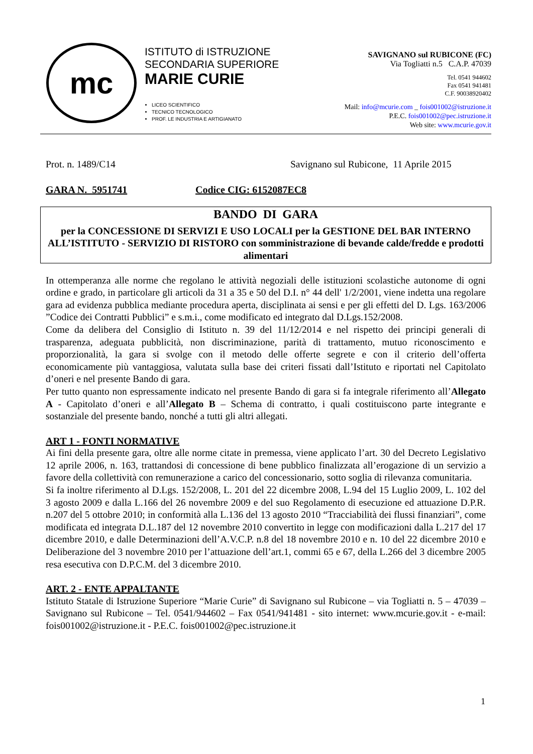mc
ISTITUTO di ISTRUZIONE
SECONDARIA SUPERIORE
MARIE CURIE
LICEO SCIENTIFICO
TECNICO TECNOLOGICO
PROF. LE INDUSTRIA E ARTIGIANATO
SAVIGNANO sul RUBICONE (FC)
Via Togliatti n.5 C.A.P. 47039
Tel. 0541 944602
Fax 0541 941481
C.F. 90038920402
Mail: info@mcurie.com _ fois001002@istruzione.it
P.E.C. fois001002@pec.istruzione.it
Web site: www.mcurie.gov.it
Prot. n. 1489/C14 Savignano sul Rubicone, 11 Aprile 2015
GARA N. 5951741 Codice CIG: 6152087EC8
BANDO DI GARA
per la CONCESSIONE DI SERVIZI E USO LOCALI per la GESTIONE DEL BAR INTERNO ALL’ISTITUTO - SERVIZIO DI RISTORO con somministrazione di bevande calde/fredde e prodotti alimentari
In ottemperanza alle norme che regolano le attività negoziali delle istituzioni scolastiche autonome di ogni ordine e grado, in particolare gli articoli da 31 a 35 e 50 del D.I. n° 44 dell' 1/2/2001, viene indetta una regolare gara ad evidenza pubblica mediante procedura aperta, disciplinata ai sensi e per gli effetti del D. Lgs. 163/2006 ”Codice dei Contratti Pubblici” e s.m.i., come modificato ed integrato dal D.Lgs.152/2008.
Come da delibera del Consiglio di Istituto n. 39 del 11/12/2014 e nel rispetto dei principi generali di trasparenza, adeguata pubblicità, non discriminazione, parità di trattamento, mutuo riconoscimento e proporzionalità, la gara si svolge con il metodo delle offerte segrete e con il criterio dell’offerta economicamente più vantaggiosa, valutata sulla base dei criteri fissati dall’Istituto e riportati nel Capitolato d’oneri e nel presente Bando di gara.
Per tutto quanto non espressamente indicato nel presente Bando di gara si fa integrale riferimento all’Allegato A - Capitolato d’oneri e all’Allegato B – Schema di contratto, i quali costituiscono parte integrante e sostanziale del presente bando, nonché a tutti gli altri allegati.
ART 1 - FONTI NORMATIVE
Ai fini della presente gara, oltre alle norme citate in premessa, viene applicato l’art. 30 del Decreto Legislativo 12 aprile 2006, n. 163, trattandosi di concessione di bene pubblico finalizzata all’erogazione di un servizio a favore della collettività con remunerazione a carico del concessionario, sotto soglia di rilevanza comunitaria.
Si fa inoltre riferimento al D.Lgs. 152/2008, L. 201 del 22 dicembre 2008, L.94 del 15 Luglio 2009, L. 102 del 3 agosto 2009 e dalla L.166 del 26 novembre 2009 e del suo Regolamento di esecuzione ed attuazione D.P.R. n.207 del 5 ottobre 2010; in conformità alla L.136 del 13 agosto 2010 “Tracciabilità dei flussi finanziari”, come modificata ed integrata D.L.187 del 12 novembre 2010 convertito in legge con modificazioni dalla L.217 del 17 dicembre 2010, e dalle Determinazioni dell’A.V.C.P. n.8 del 18 novembre 2010 e n. 10 del 22 dicembre 2010 e Deliberazione del 3 novembre 2010 per l’attuazione dell’art.1, commi 65 e 67, della L.266 del 3 dicembre 2005 resa esecutiva con D.P.C.M. del 3 dicembre 2010.
ART. 2 - ENTE APPALTANTE
Istituto Statale di Istruzione Superiore “Marie Curie” di Savignano sul Rubicone – via Togliatti n. 5 – 47039 – Savignano sul Rubicone – Tel. 0541/944602 – Fax 0541/941481 - sito internet: www.mcurie.gov.it - e-mail: fois001002@istruzione.it - P.E.C. fois001002@pec.istruzione.it
1